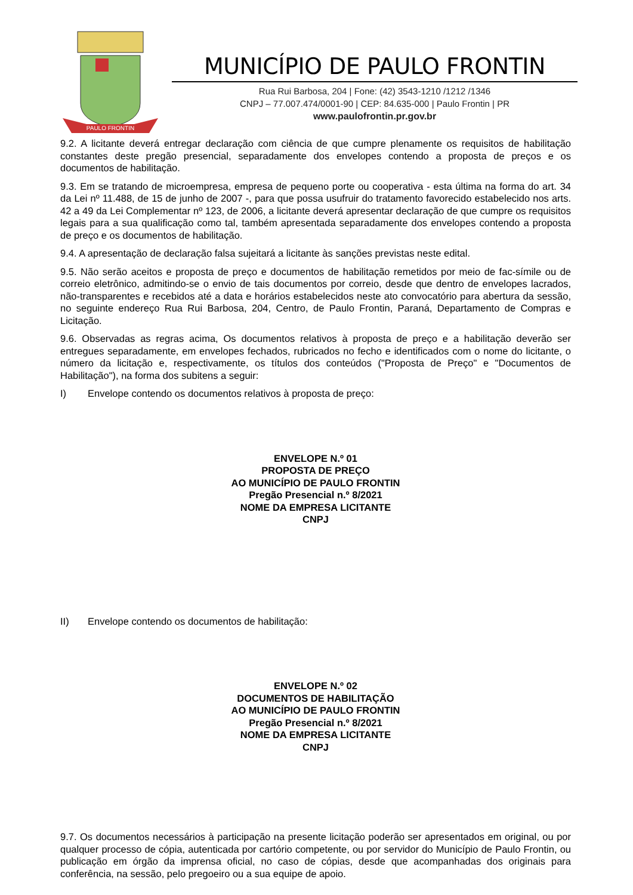PAULO FRONTIN
MUNICÍPIO DE PAULO FRONTIN
Rua Rui Barbosa, 204 | Fone: (42) 3543-1210 /1212 /1346
CNPJ – 77.007.474/0001-90 | CEP: 84.635-000 | Paulo Frontin | PR
www.paulofrontin.pr.gov.br
9.2. A licitante deverá entregar declaração com ciência de que cumpre plenamente os requisitos de habilitação constantes deste pregão presencial, separadamente dos envelopes contendo a proposta de preços e os documentos de habilitação.
9.3. Em se tratando de microempresa, empresa de pequeno porte ou cooperativa - esta última na forma do art. 34 da Lei nº 11.488, de 15 de junho de 2007 -, para que possa usufruir do tratamento favorecido estabelecido nos arts. 42 a 49 da Lei Complementar nº 123, de 2006, a licitante deverá apresentar declaração de que cumpre os requisitos legais para a sua qualificação como tal, também apresentada separadamente dos envelopes contendo a proposta de preço e os documentos de habilitação.
9.4. A apresentação de declaração falsa sujeitará a licitante às sanções previstas neste edital.
9.5. Não serão aceitos e proposta de preço e documentos de habilitação remetidos por meio de fac-símile ou de correio eletrônico, admitindo-se o envio de tais documentos por correio, desde que dentro de envelopes lacrados, não-transparentes e recebidos até a data e horários estabelecidos neste ato convocatório para abertura da sessão, no seguinte endereço Rua Rui Barbosa, 204, Centro, de Paulo Frontin, Paraná, Departamento de Compras e Licitação.
9.6. Observadas as regras acima, Os documentos relativos à proposta de preço e a habilitação deverão ser entregues separadamente, em envelopes fechados, rubricados no fecho e identificados com o nome do licitante, o número da licitação e, respectivamente, os títulos dos conteúdos ("Proposta de Preço" e "Documentos de Habilitação"), na forma dos subitens a seguir:
I) Envelope contendo os documentos relativos à proposta de preço:
ENVELOPE N.º 01
PROPOSTA DE PREÇO
AO MUNICÍPIO DE PAULO FRONTIN
Pregão Presencial n.º 8/2021
NOME DA EMPRESA LICITANTE
CNPJ
II) Envelope contendo os documentos de habilitação:
ENVELOPE N.º 02
DOCUMENTOS DE HABILITAÇÃO
AO MUNICÍPIO DE PAULO FRONTIN
Pregão Presencial n.º 8/2021
NOME DA EMPRESA LICITANTE
CNPJ
9.7. Os documentos necessários à participação na presente licitação poderão ser apresentados em original, ou por qualquer processo de cópia, autenticada por cartório competente, ou por servidor do Município de Paulo Frontin, ou publicação em órgão da imprensa oficial, no caso de cópias, desde que acompanhadas dos originais para conferência, na sessão, pelo pregoeiro ou a sua equipe de apoio.